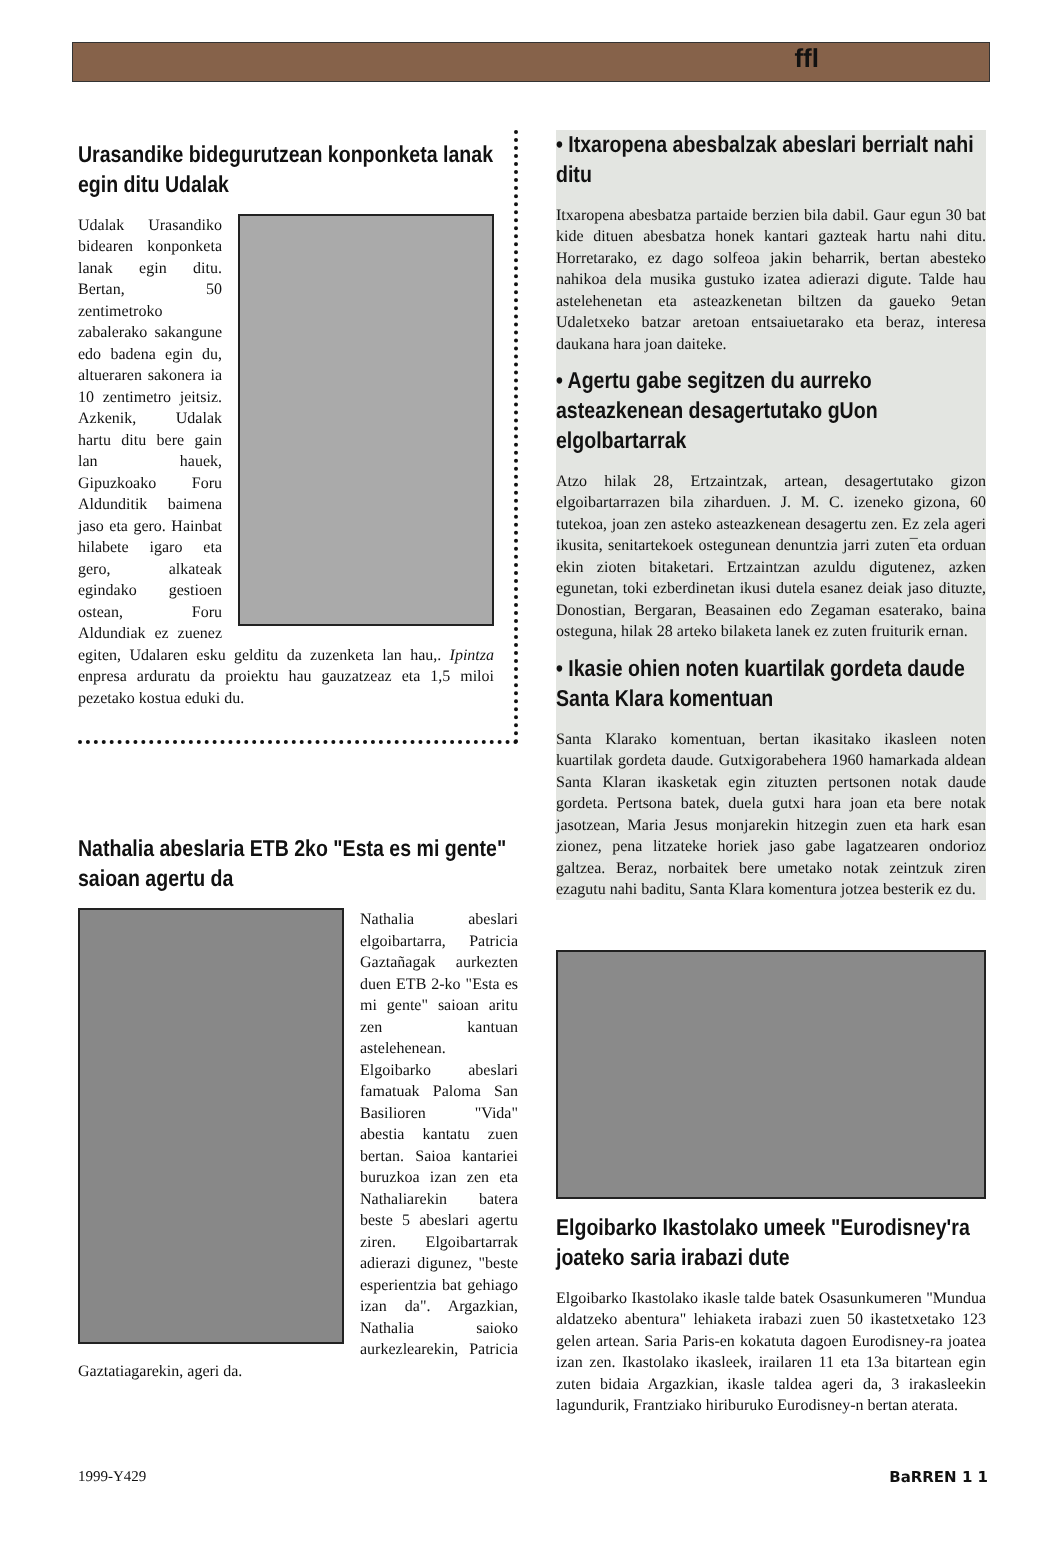ffl
Urasandike bidegurutzean konponketa lanak egin ditu Udalak
Udalak Urasandiko bidearen konponketa lanak egin ditu. Bertan, 50 zentimetroko zabalerako sakangune edo badena egin du, altuera­ren sakonera ia 10 zentimetro jeitsiz. Azkenik, Udalak hartu ditu bere gain lan hauek, Gipuzkoako Foru Aldunditik baimena jaso eta gero. Hainbat hilabete igaro eta gero, alkateak egindako gestioen ostean, Foru Aldundiak ez zuenez egiten, Udalaren esku gelditu da zuzenketa lan hau,. Ipintza enpresa arduratu da proiektu hau gauzatzeaz eta 1,5 miloi pezetako kostua eduki du.
Nathalia abeslaria ETB 2ko "Esta es mi gente" saioan agertu da
Nathalia abeslari elgoibartarra, Patricia Gaztañagak aurkezten duen ETB 2-ko "Esta es mi gente" saioan aritu zen kantuan astelehenean. Elgoibarko abeslari famatuak Paloma San Basilioren "Vida" abestia kantatu zuen bertan. Saioa kantariei buruzkoa izan zen eta Nathaliarekin batera beste 5 abeslari agertu ziren. Elgoibartarrak adierazi digunez, "beste esperientzia bat gehiago izan da". Argazkian, Nathalia saioko aurkezlearekin, Patricia Gaztatiagarekin, ageri da.
• Itxaropena abesbalzak abeslari berrialt nahi ditu
Itxaropena abesbatza partaide berzien bila dabil. Gaur egun 30 bat kide dituen abesbatza honek kantari gazteak hartu nahi ditu. Horretarako, ez dago solfeoa jakin beharrik, bertan abesteko nahikoa dela musika gustuko izatea adierazi digute. Talde hau astelehenetan eta asteazkenetan biltzen da gaueko 9etan Udaletxeko batzar aretoan entsaiuetarako eta beraz, interesa daukana hara joan daiteke.
• Agertu gabe segitzen du aurreko asteazkenean desagertutako gUon elgolbartarrak
Atzo hilak 28, Ertzaintzak, artean, desagertutako gizon elgoibartarrazen bila ziharduen. J. M. C. izeneko gizona, 60 tutekoa, joan zen asteko asteazkenean desagertu zen. Ez zela ageri ikusita, senitartekoek ostegunean denuntzia jarri zuten¯eta orduan ekin zioten bitaketari. Ertzaintzan azuldu digutenez, azken egunetan, toki ezberdinetan ikusi dutela esanez deiak jaso dituzte, Donostian, Bergaran, Beasainen edo Zegaman esaterako, baina osteguna, hilak 28 arteko bilaketa lanek ez zuten fruiturik ernan.
• Ikasie ohien noten kuartilak gordeta daude Santa Klara komentuan
Santa Klarako komentuan, bertan ikasitako ikasleen noten kuartilak gordeta daude. Gutxigorabehera 1960 hamarkada aldean Santa Klaran ikasketak egin zituzten pertsonen notak daude gordeta. Pertsona batek, duela gutxi hara joan eta bere notak jasotzean, Maria Jesus monjarekin hitzegin zuen eta hark esan zionez, pena litzateke horiek jaso gabe lagatzearen ondorioz galtzea. Beraz, norbaitek bere umetako notak zeintzuk ziren ezagutu nahi baditu, Santa Klara komentura jotzea besterik ez du.
Elgoibarko Ikastolako umeek "Eurodisney'ra joateko saria irabazi dute
Elgoibarko Ikastolako ikasle talde batek Osasunkumeren "Mundua aldatzeko abentura" lehiaketa irabazi zuen 50 ikastetxetako 123 gelen artean. Saria Paris-en kokatuta dagoen Eurodisney-ra joatea izan zen. Ikastolako ikasleek, irailaren 11 eta 13a bitartean egin zuten bidaia Argazkian, ikasle taldea ageri da, 3 irakasleekin lagundurik, Frantziako hiriburuko Eurodisney-n bertan aterata.
1999-Y429 BaRREN 1 1